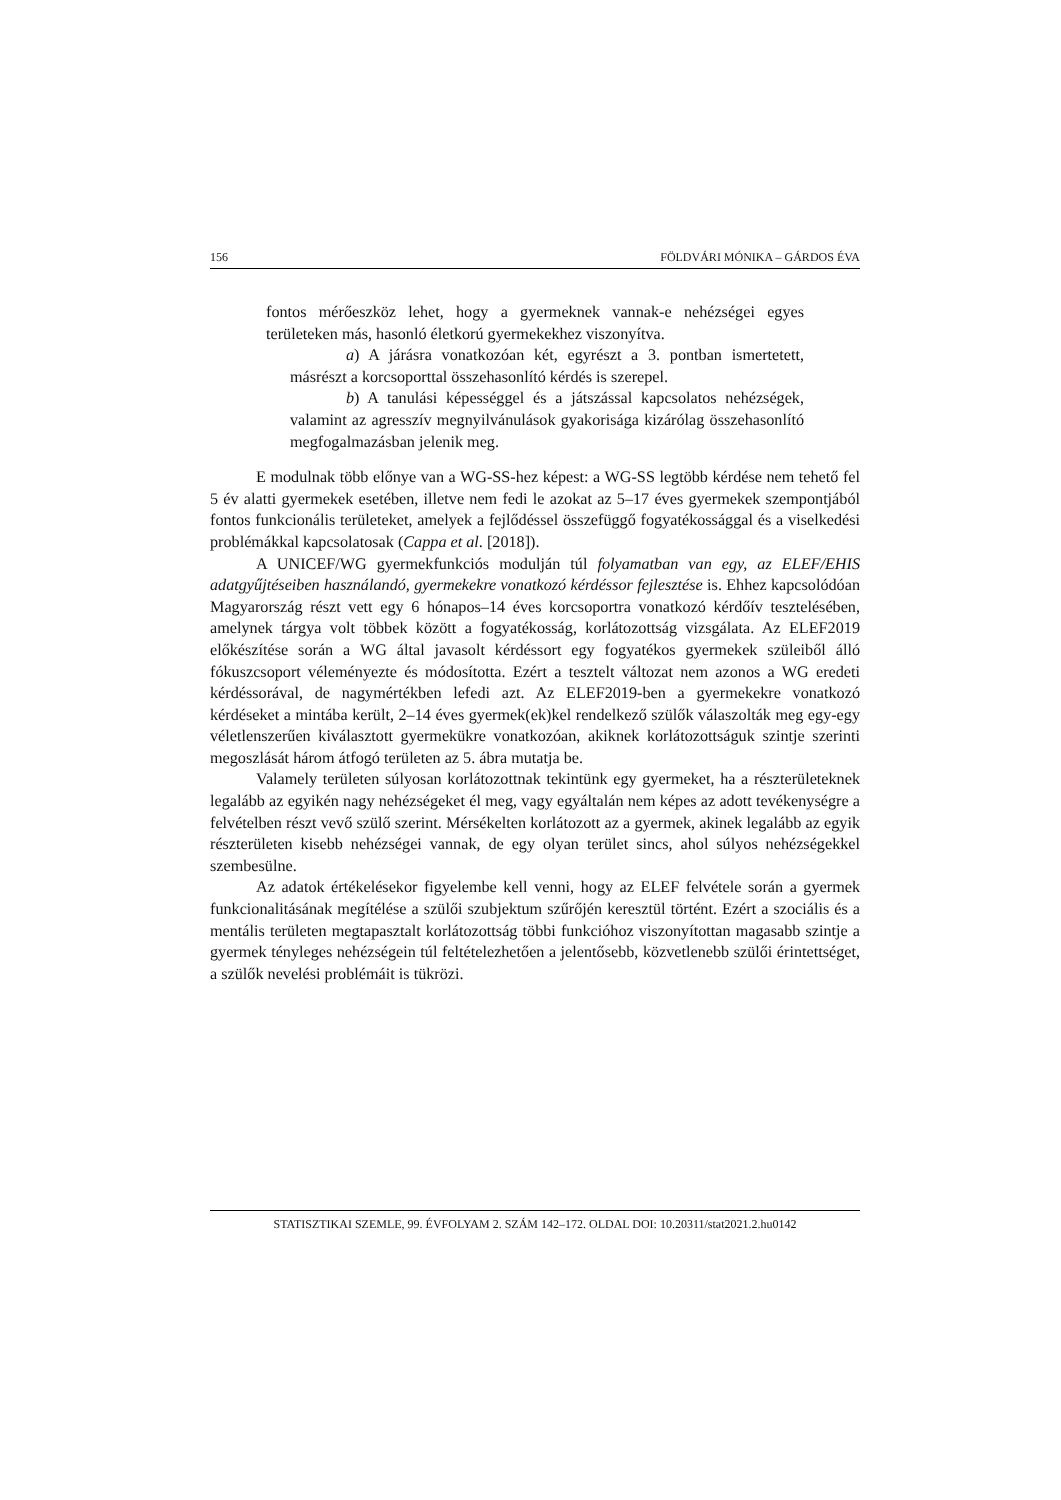156 FÖLDVÁRI MÓNIKA – GÁRDOS ÉVA
fontos mérőeszköz lehet, hogy a gyermeknek vannak-e nehézségei egyes területeken más, hasonló életkorú gyermekekhez viszonyítva.
a) A járásra vonatkozóan két, egyrészt a 3. pontban ismertetett, másrészt a korcsoporttal összehasonlító kérdés is szerepel.
b) A tanulási képességgel és a játszással kapcsolatos nehézségek, valamint az agresszív megnyilvánulások gyakorisága kizárólag összehasonlító megfogalmazásban jelenik meg.
E modulnak több előnye van a WG-SS-hez képest: a WG-SS legtöbb kérdése nem tehető fel 5 év alatti gyermekek esetében, illetve nem fedi le azokat az 5–17 éves gyermekek szempontjából fontos funkcionális területeket, amelyek a fejlődéssel összefüggő fogyatékossággal és a viselkedési problémákkal kapcsolatosak (Cappa et al. [2018]).
A UNICEF/WG gyermekfunkciós modulján túl folyamatban van egy, az ELEF/EHIS adatgyűjtéseiben használandó, gyermekekre vonatkozó kérdéssor fejlesztése is. Ehhez kapcsolódóan Magyarország részt vett egy 6 hónapos–14 éves korcsoportra vonatkozó kérdőív tesztelésében, amelynek tárgya volt többek között a fogyatékosság, korlátozottság vizsgálata. Az ELEF2019 előkészítése során a WG által javasolt kérdéssort egy fogyatékos gyermekek szüleiből álló fókuszcsoport véleményezte és módosította. Ezért a tesztelt változat nem azonos a WG eredeti kérdéssorával, de nagymértékben lefedi azt. Az ELEF2019-ben a gyermekekre vonatkozó kérdéseket a mintába került, 2–14 éves gyermek(ek)kel rendelkező szülők válaszolták meg egy-egy véletlenszerűen kiválasztott gyermekükre vonatkozóan, akiknek korlátozottságuk szintje szerinti megoszlását három átfogó területen az 5. ábra mutatja be.
Valamely területen súlyosan korlátozottnak tekintünk egy gyermeket, ha a részterületeknek legalább az egyikén nagy nehézségeket él meg, vagy egyáltalán nem képes az adott tevékenységre a felvételben részt vevő szülő szerint. Mérsékelten korlátozott az a gyermek, akinek legalább az egyik részterületen kisebb nehézségei vannak, de egy olyan terület sincs, ahol súlyos nehézségekkel szembesülne.
Az adatok értékelésekor figyelembe kell venni, hogy az ELEF felvétele során a gyermek funkcionalitásának megítélése a szülői szubjektum szűrőjén keresztül történt. Ezért a szociális és a mentális területen megtapasztalt korlátozottság többi funkcióhoz viszonyítottan magasabb szintje a gyermek tényleges nehézségein túl feltételezhetően a jelentősebb, közvetlenebb szülői érintettséget, a szülők nevelési problémáit is tükrözi.
STATISZTIKAI SZEMLE, 99. ÉVFOLYAM 2. SZÁM 142–172. OLDAL DOI: 10.20311/stat2021.2.hu0142